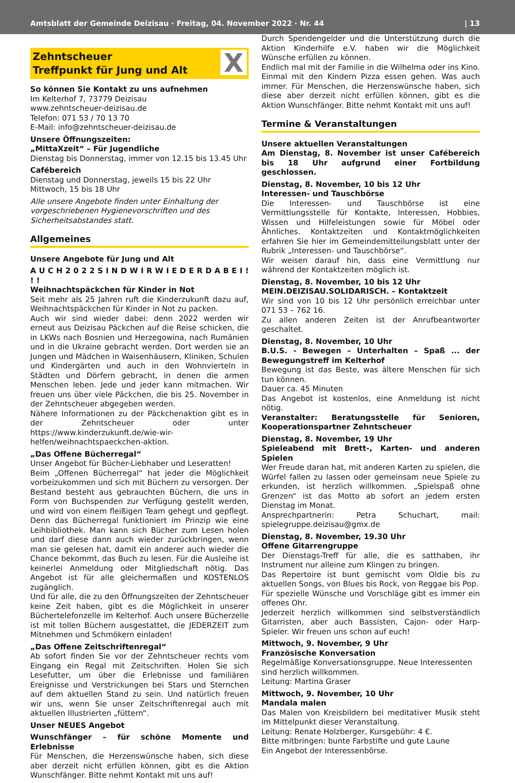Amtsblatt der Gemeinde Deizisau · Freitag, 04. November 2022 · Nr. 44 | 13
Zehntscheuer
Treffpunkt für Jung und Alt
X
So können Sie Kontakt zu uns aufnehmen
Im Kelterhof 7, 73779 Deizisau
www.zehntscheuer-deizisau.de
Telefon: 071 53 / 70 13 70
E-Mail: info@zehntscheuer-deizisau.de
Unsere Öffnungszeiten:
„MittaXzeit“ – Für Jugendliche
Dienstag bis Donnerstag, immer von 12.15 bis 13.45 Uhr
Cafébereich
Dienstag und Donnerstag, jeweils 15 bis 22 Uhr
Mittwoch, 15 bis 18 Uhr
Alle unsere Angebote finden unter Einhaltung der vorgeschriebenen Hygienevorschriften und des Sicherheitsabstandes statt.
Allgemeines
Unsere Angebote für Jung und Alt
A U C H 2 0 2 2 S I N D W I R W I E D E R D A B E I ! ! !
Weihnachtspäckchen für Kinder in Not
Seit mehr als 25 Jahren ruft die Kinderzukunft dazu auf, Weihnachtspäckchen für Kinder in Not zu packen.
Auch wir sind wieder dabei: denn 2022 werden wir erneut aus Deizisau Päckchen auf die Reise schicken, die in LKWs nach Bosnien und Herzegowina, nach Rumänien und in die Ukraine gebracht werden. Dort werden sie an Jungen und Mädchen in Waisenhäusern, Kliniken, Schulen und Kindergärten und auch in den Wohnvierteln in Städten und Dörfern gebracht, in denen die armen Menschen leben. Jede und jeder kann mitmachen. Wir freuen uns über viele Päckchen, die bis 25. November in der Zehntscheuer abgegeben werden.
Nähere Informationen zu der Päckchenaktion gibt es in der Zehntscheuer oder unter https://www.kinderzukunft.de/wie-wir-helfen/weihnachtspaeckchen-aktion.
„Das Offene Bücherregal“
Unser Angebot für Bücher-Liebhaber und Leseratten!
Beim „Offenen Bücherregal“ hat jeder die Möglichkeit vorbeizukommen und sich mit Büchern zu versorgen. Der Bestand besteht aus gebrauchten Büchern, die uns in Form von Buchspenden zur Verfügung gestellt werden, und wird von einem fleißigen Team gehegt und gepflegt. Denn das Bücherregal funktioniert im Prinzip wie eine Leihbibliothek. Man kann sich Bücher zum Lesen holen und darf diese dann auch wieder zurückbringen, wenn man sie gelesen hat, damit ein anderer auch wieder die Chance bekommt, das Buch zu lesen. Für die Ausleihe ist keinerlei Anmeldung oder Mitgliedschaft nötig. Das Angebot ist für alle gleichermaßen und KOSTENLOS zugänglich.
Und für alle, die zu den Öffnungszeiten der Zehntscheuer keine Zeit haben, gibt es die Möglichkeit in unserer Büchertelefonzelle im Kelterhof. Auch unsere Bücherzelle ist mit tollen Büchern ausgestattet, die JEDERZEIT zum Mitnehmen und Schmökern einladen!
„Das Offene Zeitschriftenregal“
Ab sofort finden Sie vor der Zehntscheuer rechts vom Eingang ein Regal mit Zeitschriften. Holen Sie sich Lesefutter, um über die Erlebnisse und familiären Ereignisse und Verstrickungen bei Stars und Sternchen auf dem aktuellen Stand zu sein. Und natürlich freuen wir uns, wenn Sie unser Zeitschriftenregal auch mit aktuellen Illustrierten „füttern“.
Unser NEUES Angebot
Wunschfänger – für schöne Momente und Erlebnisse
Für Menschen, die Herzenswünsche haben, sich diese aber derzeit nicht erfüllen können, gibt es die Aktion Wunschfänger. Bitte nehmt Kontakt mit uns auf!
Durch Spendengelder und die Unterstützung durch die Aktion Kinderhilfe e.V. haben wir die Möglichkeit Wünsche erfüllen zu können.
Endlich mal mit der Familie in die Wilhelma oder ins Kino. Einmal mit den Kindern Pizza essen gehen. Was auch immer. Für Menschen, die Herzenswünsche haben, sich diese aber derzeit nicht erfüllen können, gibt es die Aktion Wunschfänger. Bitte nehmt Kontakt mit uns auf!
Termine & Veranstaltungen
Unsere aktuellen Veranstaltungen
Am Dienstag, 8. November ist unser Cafébereich bis 18 Uhr aufgrund einer Fortbildung geschlossen.
Dienstag, 8. November, 10 bis 12 Uhr
Interessen- und Tauschbörse
Die Interessen- und Tauschbörse ist eine Vermittlungsstelle für Kontakte, Interessen, Hobbies, Wissen und Hilfeleistungen sowie für Möbel oder Ähnliches. Kontaktzeiten und Kontaktmöglichkeiten erfahren Sie hier im Gemeindemitteilungsblatt unter der Rubrik „Interessen- und Tauschbörse“.
Wir weisen darauf hin, dass eine Vermittlung nur während der Kontaktzeiten möglich ist.
Dienstag, 8. November, 10 bis 12 Uhr
MEIN.DEIZISAU.SOLIDARISCH. – Kontaktzeit
Wir sind von 10 bis 12 Uhr persönlich erreichbar unter 071 53 – 762 16.
Zu allen anderen Zeiten ist der Anrufbeantworter geschaltet.
Dienstag, 8. November, 10 Uhr
B.U.S. - Bewegen – Unterhalten – Spaß ... der Bewegungstreff im Kelterhof
Bewegung ist das Beste, was ältere Menschen für sich tun können.
Dauer ca. 45 Minuten
Das Angebot ist kostenlos, eine Anmeldung ist nicht nötig.
Veranstalter: Beratungsstelle für Senioren, Kooperationspartner Zehntscheuer
Dienstag, 8. November, 19 Uhr
Spieleabend mit Brett-, Karten- und anderen Spielen
Wer Freude daran hat, mit anderen Karten zu spielen, die Würfel fallen zu lassen oder gemeinsam neue Spiele zu erkunden, ist herzlich willkommen. „Spielspaß ohne Grenzen“ ist das Motto ab sofort an jedem ersten Dienstag im Monat.
Ansprechpartnerin: Petra Schuchart, mail: spielegruppe.deizisau@gmx.de
Dienstag, 8. November, 19.30 Uhr
Offene Gitarrengruppe
Der Dienstags-Treff für alle, die es satthaben, ihr Instrument nur alleine zum Klingen zu bringen.
Das Repertoire ist bunt gemischt vom Oldie bis zu aktuellen Songs, von Blues bis Rock, von Reggae bis Pop.
Für spezielle Wünsche und Vorschläge gibt es immer ein offenes Ohr.
Jederzeit herzlich willkommen sind selbstverständlich Gitarristen, aber auch Bassisten, Cajon- oder Harp-Spieler. Wir freuen uns schon auf euch!
Mittwoch, 9. November, 9 Uhr
Französische Konversation
Regelmäßige Konversationsgruppe. Neue Interessenten sind herzlich willkommen.
Leitung: Martina Graser
Mittwoch, 9. November, 10 Uhr
Mandala malen
Das Malen von Kreisbildern bei meditativer Musik steht im Mittelpunkt dieser Veranstaltung.
Leitung: Renate Holzberger, Kursgebühr: 4 €.
Bitte mitbringen: bunte Farbstifte und gute Laune
Ein Angebot der Interessenbörse.